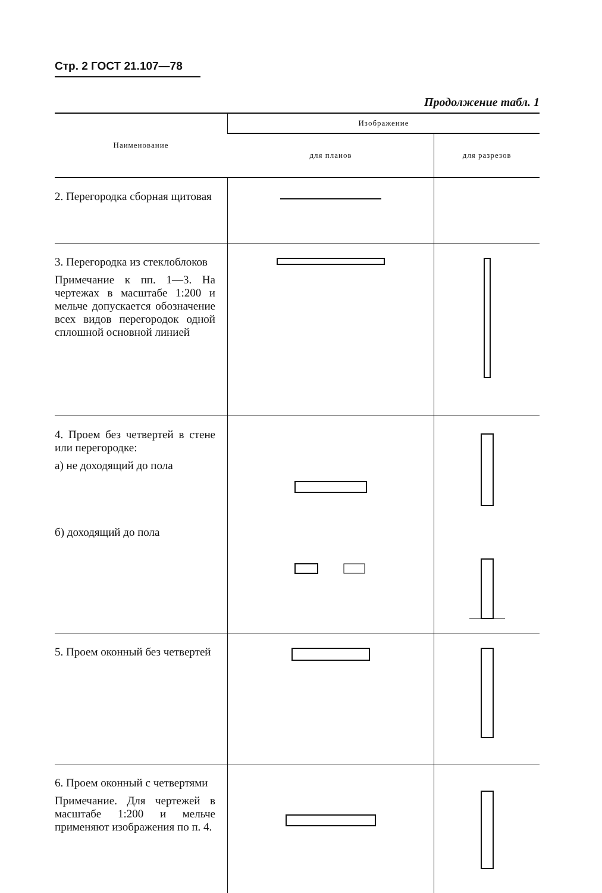Стр. 2 ГОСТ 21.107—78
Продолжение табл. 1
| Наименование | Изображение | |
| --- | --- | --- |
| | для планов | для разрезов |
| 2. Перегородка сборная щитовая | | |
| 3. Перегородка из стеклоблоков Примечание к пп. 1—3. На чертежах в масштабе 1:200 и мельче допускается обозначение всех видов перегородок одной сплошной основной линией | | |
| 4. Проем без четвертей в стене или перегородке: а) не доходящий до пола б) доходящий до пола | | |
| 5. Проем оконный без четвертей | | |
| 6. Проем оконный с четвертями Примечание. Для чертежей в масштабе 1:200 и мельче применяют изображения по п. 4. | | |